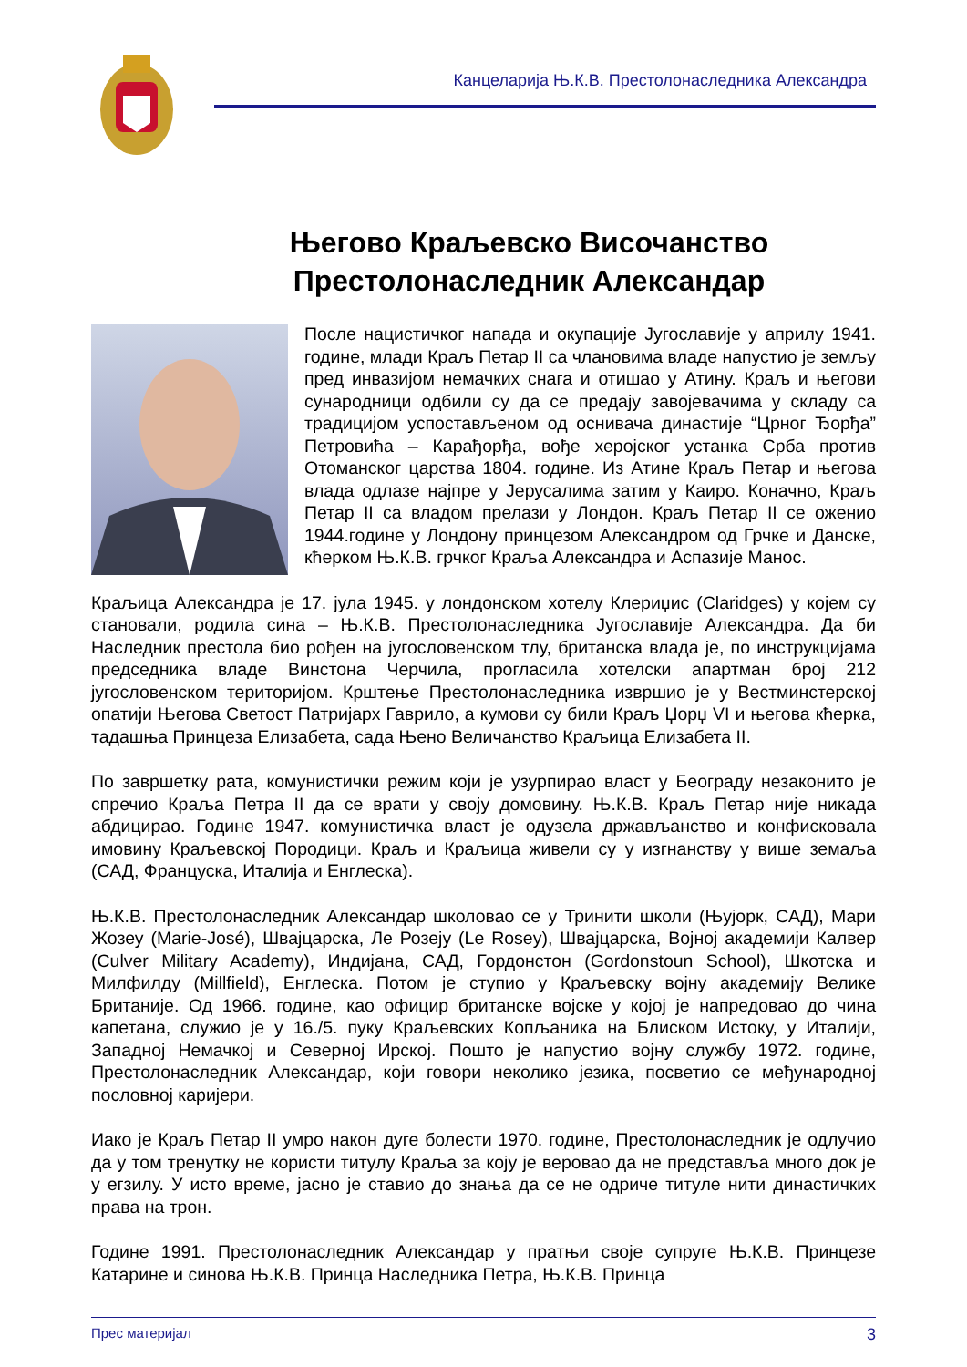Канцеларија Њ.К.В. Престолонаследника Александра
Његово Краљевско Височанство
Престолонаследник Александар
После нацистичког напада и окупације Југославије у априлу 1941. године, млади Краљ Петар II са члановима владе напустио је земљу пред инвазијом немачких снага и отишао у Атину. Краљ и његови сународници одбили су да се предају завојевачима у складу са традицијом успостављеном од оснивача династије “Црног Ђорђа” Петровића – Карађорђа, вође херојског устанка Срба против Отоманског царства 1804. године. Из Атине Краљ Петар и његова влада одлазе најпре у Јерусалима затим у Каиро. Коначно, Краљ Петар II са владом прелази у Лондон. Краљ Петар II се оженио 1944.године у Лондону принцезом Александром од Грчке и Данске, кћерком Њ.К.В. грчког Краља Александра и Аспазије Манос.
Краљица Александра је 17. јула 1945. у лондонском хотелу Клериџис (Claridges) у којем су становали, родила сина – Њ.К.В. Престолонаследника Југославије Александра. Да би Наследник престола био рођен на југословенском тлу, британска влада је, по инструкцијама председника владе Винстона Черчила, прогласила хотелски апартман број 212 југословенском територијом. Крштење Престолонаследника извршио је у Вестминстерској опатији Његова Светост Патријарх Гаврило, а кумови су били Краљ Џорџ VI и његова кћерка, тадашња Принцеза Елизабета, сада Њено Величанство Краљица Елизабета II.
По завршетку рата, комунистички режим који је узурпирао власт у Београду незаконито је спречио Краља Петра II да се врати у своју домовину. Њ.К.В. Краљ Петар није никада абдицирао. Године 1947. комунистичка власт је одузела држављанство и конфисковала имовину Краљевској Породици. Краљ и Краљица живели су у изгнанству у више земаља (САД, Француска, Италија и Енглеска).
Њ.К.В. Престолонаследник Александар школовао се у Тринити школи (Њујорк, САД), Мари Жозеу (Marie-José), Швајцарска, Ле Розеју (Le Rosey), Швајцарска, Војној академији Калвер (Culver Military Academy), Индијана, САД, Гордонстон (Gordonstoun School), Шкотска и Милфилду (Millfield), Енглеска. Потом је ступио у Краљевску војну академију Велике Британије. Од 1966. године, као официр британске војске у којој је напредовао до чина капетана, служио је у 16./5. пуку Краљевских Копљаника на Блиском Истоку, у Италији, Западној Немачкој и Северној Ирској. Пошто је напустио војну службу 1972. године, Престолонаследник Александар, који говори неколико језика, посветио се међународној пословној каријери.
Иако је Краљ Петар II умро након дуге болести 1970. године, Престолонаследник је одлучио да у том тренутку не користи титулу Краља за коју је веровао да не представља много док је у егзилу. У исто време, јасно је ставио до знања да се не одриче титуле нити династичких права на трон.
Године 1991. Престолонаследник Александар у пратњи своје супруге Њ.К.В. Принцезе Катарине и синова Њ.К.В. Принца Наследника Петра, Њ.К.В. Принца
Прес материјал 3